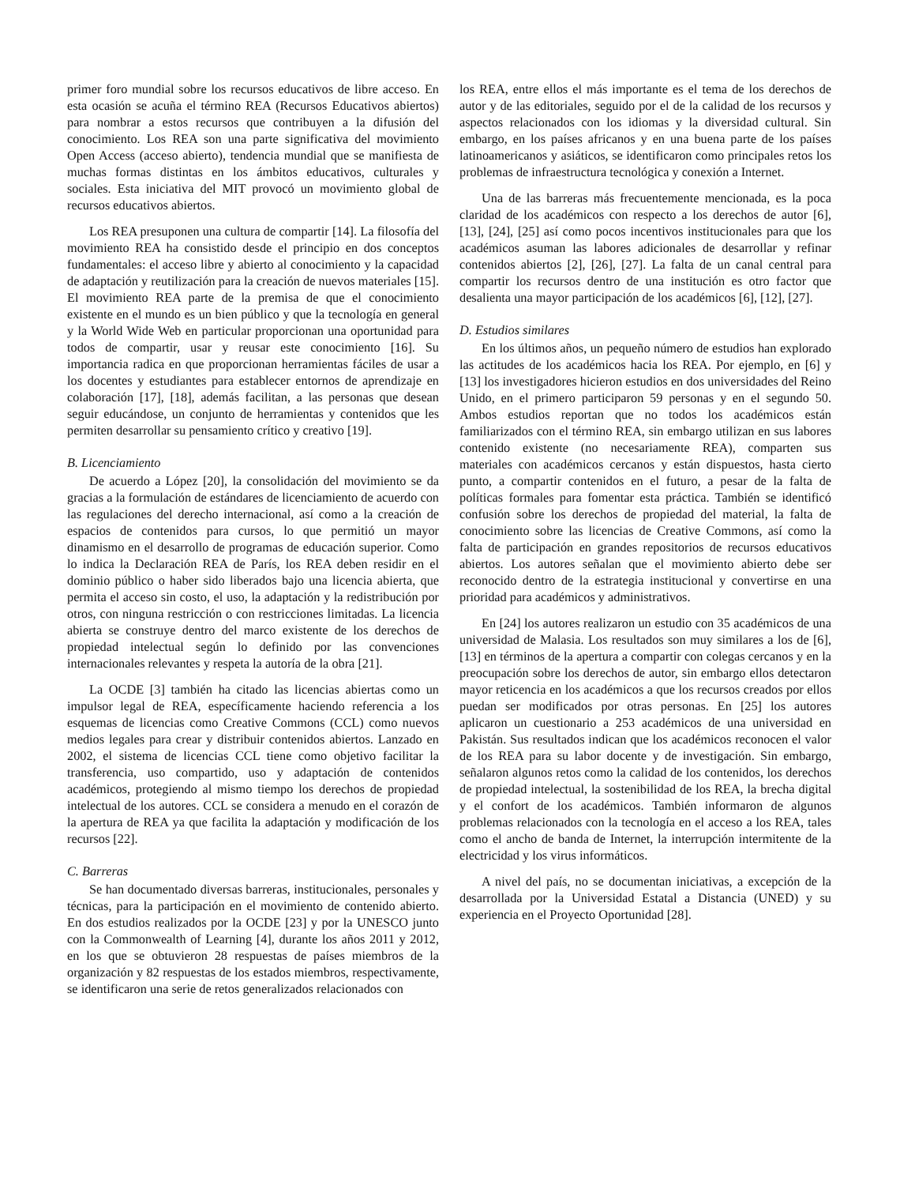primer foro mundial sobre los recursos educativos de libre acceso. En esta ocasión se acuña el término REA (Recursos Educativos abiertos) para nombrar a estos recursos que contribuyen a la difusión del conocimiento. Los REA son una parte significativa del movimiento Open Access (acceso abierto), tendencia mundial que se manifiesta de muchas formas distintas en los ámbitos educativos, culturales y sociales. Esta iniciativa del MIT provocó un movimiento global de recursos educativos abiertos.
Los REA presuponen una cultura de compartir [14]. La filosofía del movimiento REA ha consistido desde el principio en dos conceptos fundamentales: el acceso libre y abierto al conocimiento y la capacidad de adaptación y reutilización para la creación de nuevos materiales [15]. El movimiento REA parte de la premisa de que el conocimiento existente en el mundo es un bien público y que la tecnología en general y la World Wide Web en particular proporcionan una oportunidad para todos de compartir, usar y reusar este conocimiento [16]. Su importancia radica en que proporcionan herramientas fáciles de usar a los docentes y estudiantes para establecer entornos de aprendizaje en colaboración [17], [18], además facilitan, a las personas que desean seguir educándose, un conjunto de herramientas y contenidos que les permiten desarrollar su pensamiento crítico y creativo [19].
B. Licenciamiento
De acuerdo a López [20], la consolidación del movimiento se da gracias a la formulación de estándares de licenciamiento de acuerdo con las regulaciones del derecho internacional, así como a la creación de espacios de contenidos para cursos, lo que permitió un mayor dinamismo en el desarrollo de programas de educación superior. Como lo indica la Declaración REA de París, los REA deben residir en el dominio público o haber sido liberados bajo una licencia abierta, que permita el acceso sin costo, el uso, la adaptación y la redistribución por otros, con ninguna restricción o con restricciones limitadas. La licencia abierta se construye dentro del marco existente de los derechos de propiedad intelectual según lo definido por las convenciones internacionales relevantes y respeta la autoría de la obra [21].
La OCDE [3] también ha citado las licencias abiertas como un impulsor legal de REA, específicamente haciendo referencia a los esquemas de licencias como Creative Commons (CCL) como nuevos medios legales para crear y distribuir contenidos abiertos. Lanzado en 2002, el sistema de licencias CCL tiene como objetivo facilitar la transferencia, uso compartido, uso y adaptación de contenidos académicos, protegiendo al mismo tiempo los derechos de propiedad intelectual de los autores. CCL se considera a menudo en el corazón de la apertura de REA ya que facilita la adaptación y modificación de los recursos [22].
C. Barreras
Se han documentado diversas barreras, institucionales, personales y técnicas, para la participación en el movimiento de contenido abierto. En dos estudios realizados por la OCDE [23] y por la UNESCO junto con la Commonwealth of Learning [4], durante los años 2011 y 2012, en los que se obtuvieron 28 respuestas de países miembros de la organización y 82 respuestas de los estados miembros, respectivamente, se identificaron una serie de retos generalizados relacionados con
los REA, entre ellos el más importante es el tema de los derechos de autor y de las editoriales, seguido por el de la calidad de los recursos y aspectos relacionados con los idiomas y la diversidad cultural. Sin embargo, en los países africanos y en una buena parte de los países latinoamericanos y asiáticos, se identificaron como principales retos los problemas de infraestructura tecnológica y conexión a Internet.
Una de las barreras más frecuentemente mencionada, es la poca claridad de los académicos con respecto a los derechos de autor [6], [13], [24], [25] así como pocos incentivos institucionales para que los académicos asuman las labores adicionales de desarrollar y refinar contenidos abiertos [2], [26], [27]. La falta de un canal central para compartir los recursos dentro de una institución es otro factor que desalienta una mayor participación de los académicos [6], [12], [27].
D. Estudios similares
En los últimos años, un pequeño número de estudios han explorado las actitudes de los académicos hacia los REA. Por ejemplo, en [6] y [13] los investigadores hicieron estudios en dos universidades del Reino Unido, en el primero participaron 59 personas y en el segundo 50. Ambos estudios reportan que no todos los académicos están familiarizados con el término REA, sin embargo utilizan en sus labores contenido existente (no necesariamente REA), comparten sus materiales con académicos cercanos y están dispuestos, hasta cierto punto, a compartir contenidos en el futuro, a pesar de la falta de políticas formales para fomentar esta práctica. También se identificó confusión sobre los derechos de propiedad del material, la falta de conocimiento sobre las licencias de Creative Commons, así como la falta de participación en grandes repositorios de recursos educativos abiertos. Los autores señalan que el movimiento abierto debe ser reconocido dentro de la estrategia institucional y convertirse en una prioridad para académicos y administrativos.
En [24] los autores realizaron un estudio con 35 académicos de una universidad de Malasia. Los resultados son muy similares a los de [6], [13] en términos de la apertura a compartir con colegas cercanos y en la preocupación sobre los derechos de autor, sin embargo ellos detectaron mayor reticencia en los académicos a que los recursos creados por ellos puedan ser modificados por otras personas. En [25] los autores aplicaron un cuestionario a 253 académicos de una universidad en Pakistán. Sus resultados indican que los académicos reconocen el valor de los REA para su labor docente y de investigación. Sin embargo, señalaron algunos retos como la calidad de los contenidos, los derechos de propiedad intelectual, la sostenibilidad de los REA, la brecha digital y el confort de los académicos. También informaron de algunos problemas relacionados con la tecnología en el acceso a los REA, tales como el ancho de banda de Internet, la interrupción intermitente de la electricidad y los virus informáticos.
A nivel del país, no se documentan iniciativas, a excepción de la desarrollada por la Universidad Estatal a Distancia (UNED) y su experiencia en el Proyecto Oportunidad [28].